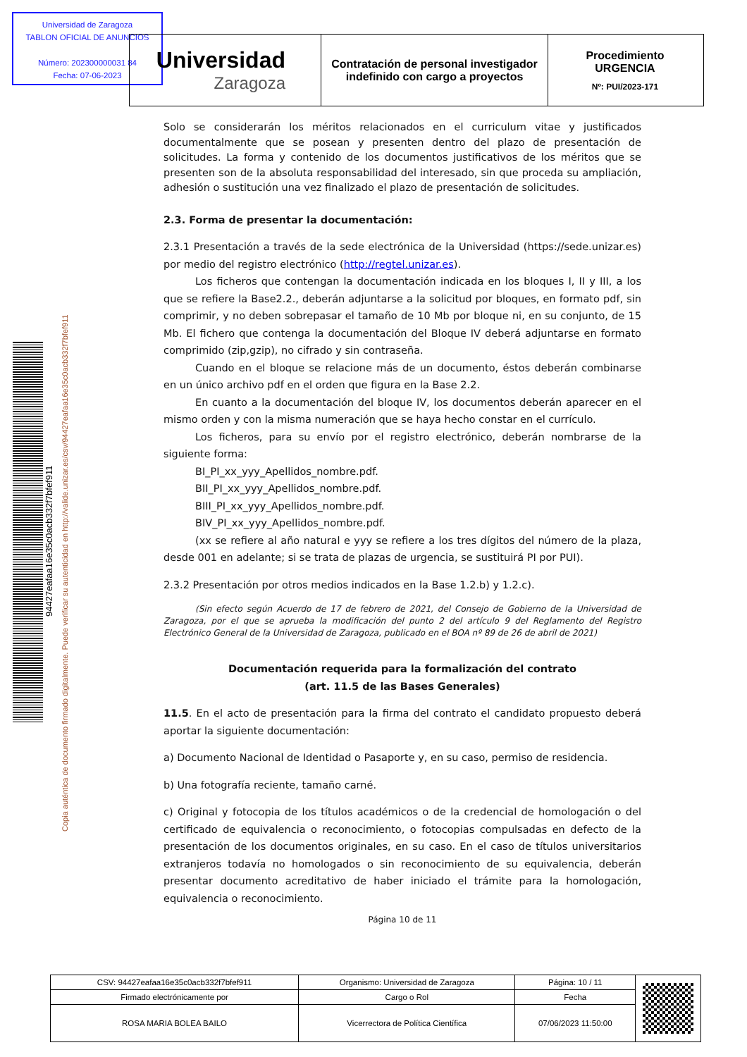Universidad de Zaragoza
TABLON OFICIAL DE ANUNCIOS
Número: 202300000031 84
Fecha: 07-06-2023
Universidad
Zaragoza
Contratación de personal investigador
indefinido con cargo a proyectos
Procedimiento
URGENCIA
Nº: PUI/2023-171
94427eafaa16e35c0acb332f7bfef911
Copia auténtica de documento firmado digitalmente. Puede verificar su autenticidad en http://valide.unizar.es/csv/94427eafaa16e35c0acb332f7bfef911
Solo se considerarán los méritos relacionados en el curriculum vitae y justificados documentalmente que se posean y presenten dentro del plazo de presentación de solicitudes. La forma y contenido de los documentos justificativos de los méritos que se presenten son de la absoluta responsabilidad del interesado, sin que proceda su ampliación, adhesión o sustitución una vez finalizado el plazo de presentación de solicitudes.
2.3. Forma de presentar la documentación:
2.3.1 Presentación a través de la sede electrónica de la Universidad (https://sede.unizar.es) por medio del registro electrónico (http://regtel.unizar.es).
Los ficheros que contengan la documentación indicada en los bloques I, II y III, a los que se refiere la Base2.2., deberán adjuntarse a la solicitud por bloques, en formato pdf, sin comprimir, y no deben sobrepasar el tamaño de 10 Mb por bloque ni, en su conjunto, de 15 Mb. El fichero que contenga la documentación del Bloque IV deberá adjuntarse en formato comprimido (zip,gzip), no cifrado y sin contraseña.
Cuando en el bloque se relacione más de un documento, éstos deberán combinarse en un único archivo pdf en el orden que figura en la Base 2.2.
En cuanto a la documentación del bloque IV, los documentos deberán aparecer en el mismo orden y con la misma numeración que se haya hecho constar en el currículo.
Los ficheros, para su envío por el registro electrónico, deberán nombrarse de la siguiente forma:
BI_PI_xx_yyy_Apellidos_nombre.pdf.
BII_PI_xx_yyy_Apellidos_nombre.pdf.
BIII_PI_xx_yyy_Apellidos_nombre.pdf.
BIV_PI_xx_yyy_Apellidos_nombre.pdf.
(xx se refiere al año natural e yyy se refiere a los tres dígitos del número de la plaza, desde 001 en adelante; si se trata de plazas de urgencia, se sustituirá PI por PUI).
2.3.2 Presentación por otros medios indicados en la Base 1.2.b) y 1.2.c).
(Sin efecto según Acuerdo de 17 de febrero de 2021, del Consejo de Gobierno de la Universidad de Zaragoza, por el que se aprueba la modificación del punto 2 del artículo 9 del Reglamento del Registro Electrónico General de la Universidad de Zaragoza, publicado en el BOA nº 89 de 26 de abril de 2021)
Documentación requerida para la formalización del contrato
(art. 11.5 de las Bases Generales)
11.5. En el acto de presentación para la firma del contrato el candidato propuesto deberá aportar la siguiente documentación:
a) Documento Nacional de Identidad o Pasaporte y, en su caso, permiso de residencia.
b) Una fotografía reciente, tamaño carné.
c) Original y fotocopia de los títulos académicos o de la credencial de homologación o del certificado de equivalencia o reconocimiento, o fotocopias compulsadas en defecto de la presentación de los documentos originales, en su caso. En el caso de títulos universitarios extranjeros todavía no homologados o sin reconocimiento de su equivalencia, deberán presentar documento acreditativo de haber iniciado el trámite para la homologación, equivalencia o reconocimiento.
Página 10 de 11
| CSV: 94427eafaa16e35c0acb332f7bfef911 | Organismo: Universidad de Zaragoza | Página: 10 / 11 | |
| Firmado electrónicamente por | Cargo o Rol | Fecha | |
| ROSA MARIA BOLEA BAILO | Vicerrectora de Política Científica | 07/06/2023 11:50:00 | |